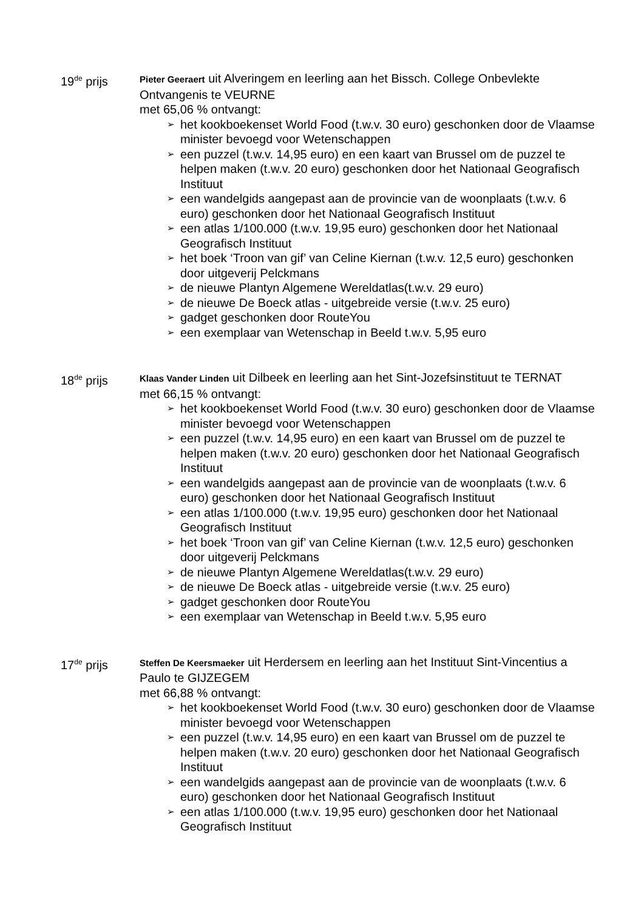19<sup>de</sup> prijs
Pieter Geeraert uit Alveringem en leerling aan het Bissch. College Onbevlekte Ontvangenis te VEURNE
met 65,06 % ontvangt:
➢ het kookboekenset World Food (t.w.v. 30 euro) geschonken door de Vlaamse minister bevoegd voor Wetenschappen
➢ een puzzel (t.w.v. 14,95 euro) en een kaart van Brussel om de puzzel te helpen maken (t.w.v. 20 euro) geschonken door het Nationaal Geografisch Instituut
➢ een wandelgids aangepast aan de provincie van de woonplaats (t.w.v. 6 euro) geschonken door het Nationaal Geografisch Instituut
➢ een atlas 1/100.000 (t.w.v. 19,95 euro) geschonken door het Nationaal Geografisch Instituut
➢ het boek ‘Troon van gif’ van Celine Kiernan (t.w.v. 12,5 euro) geschonken door uitgeverij Pelckmans
➢ de nieuwe Plantyn Algemene Wereldatlas(t.w.v. 29 euro)
➢ de nieuwe De Boeck atlas - uitgebreide versie (t.w.v. 25 euro)
➢ gadget geschonken door RouteYou
➢ een exemplaar van Wetenschap in Beeld t.w.v. 5,95 euro
18<sup>de</sup> prijs
Klaas Vander Linden uit Dilbeek en leerling aan het Sint-Jozefsinstituut te TERNAT
met 66,15 % ontvangt:
➢ het kookboekenset World Food (t.w.v. 30 euro) geschonken door de Vlaamse minister bevoegd voor Wetenschappen
➢ een puzzel (t.w.v. 14,95 euro) en een kaart van Brussel om de puzzel te helpen maken (t.w.v. 20 euro) geschonken door het Nationaal Geografisch Instituut
➢ een wandelgids aangepast aan de provincie van de woonplaats (t.w.v. 6 euro) geschonken door het Nationaal Geografisch Instituut
➢ een atlas 1/100.000 (t.w.v. 19,95 euro) geschonken door het Nationaal Geografisch Instituut
➢ het boek ‘Troon van gif’ van Celine Kiernan (t.w.v. 12,5 euro) geschonken door uitgeverij Pelckmans
➢ de nieuwe Plantyn Algemene Wereldatlas(t.w.v. 29 euro)
➢ de nieuwe De Boeck atlas - uitgebreide versie (t.w.v. 25 euro)
➢ gadget geschonken door RouteYou
➢ een exemplaar van Wetenschap in Beeld t.w.v. 5,95 euro
17<sup>de</sup> prijs
Steffen De Keersmaeker uit Herdersem en leerling aan het Instituut Sint-Vincentius a Paulo te GIJZEGEM
met 66,88 % ontvangt:
➢ het kookboekenset World Food (t.w.v. 30 euro) geschonken door de Vlaamse minister bevoegd voor Wetenschappen
➢ een puzzel (t.w.v. 14,95 euro) en een kaart van Brussel om de puzzel te helpen maken (t.w.v. 20 euro) geschonken door het Nationaal Geografisch Instituut
➢ een wandelgids aangepast aan de provincie van de woonplaats (t.w.v. 6 euro) geschonken door het Nationaal Geografisch Instituut
➢ een atlas 1/100.000 (t.w.v. 19,95 euro) geschonken door het Nationaal Geografisch Instituut